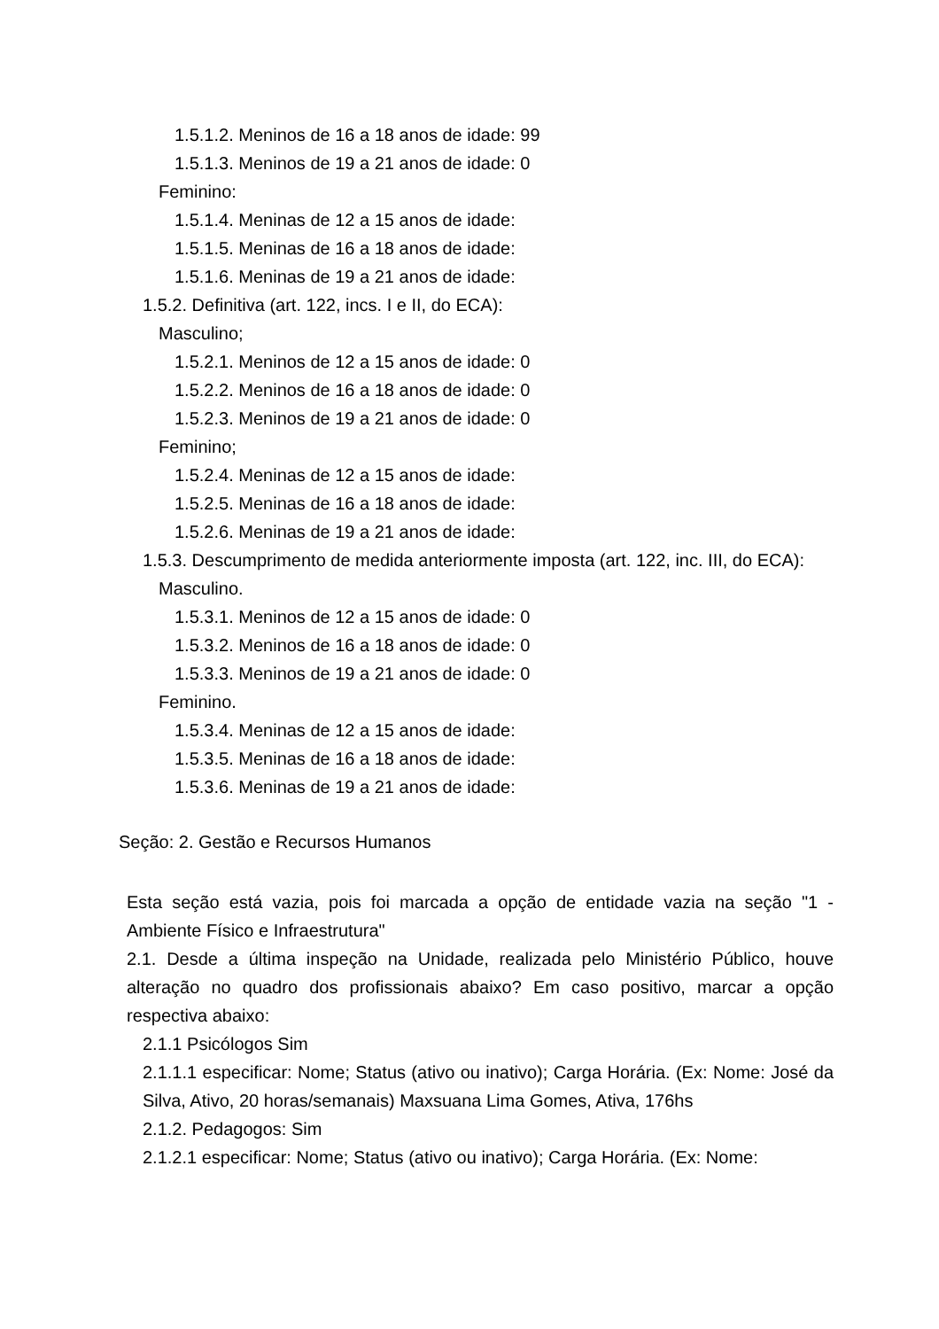1.5.1.2. Meninos de 16 a 18 anos de idade: 99
1.5.1.3. Meninos de 19 a 21 anos de idade: 0
Feminino:
1.5.1.4. Meninas de 12 a 15 anos de idade:
1.5.1.5. Meninas de 16 a 18 anos de idade:
1.5.1.6. Meninas de 19 a 21 anos de idade:
1.5.2. Definitiva (art. 122, incs. I e II, do ECA):
Masculino;
1.5.2.1. Meninos de 12 a 15 anos de idade: 0
1.5.2.2. Meninos de 16 a 18 anos de idade: 0
1.5.2.3. Meninos de 19 a 21 anos de idade: 0
Feminino;
1.5.2.4. Meninas de 12 a 15 anos de idade:
1.5.2.5. Meninas de 16 a 18 anos de idade:
1.5.2.6. Meninas de 19 a 21 anos de idade:
1.5.3. Descumprimento de medida anteriormente imposta (art. 122, inc. III, do ECA):
Masculino.
1.5.3.1. Meninos de 12 a 15 anos de idade: 0
1.5.3.2. Meninos de 16 a 18 anos de idade: 0
1.5.3.3. Meninos de 19 a 21 anos de idade: 0
Feminino.
1.5.3.4. Meninas de 12 a 15 anos de idade:
1.5.3.5. Meninas de 16 a 18 anos de idade:
1.5.3.6. Meninas de 19 a 21 anos de idade:
Seção: 2. Gestão e Recursos Humanos
Esta seção está vazia, pois foi marcada a opção de entidade vazia na seção "1 - Ambiente Físico e Infraestrutura"
2.1. Desde a última inspeção na Unidade, realizada pelo Ministério Público, houve alteração no quadro dos profissionais abaixo? Em caso positivo, marcar a opção respectiva abaixo:
2.1.1 Psicólogos Sim
2.1.1.1 especificar: Nome; Status (ativo ou inativo); Carga Horária. (Ex: Nome: José da Silva, Ativo, 20 horas/semanais) Maxsuana Lima Gomes, Ativa, 176hs
2.1.2. Pedagogos: Sim
2.1.2.1 especificar: Nome; Status (ativo ou inativo); Carga Horária. (Ex: Nome: